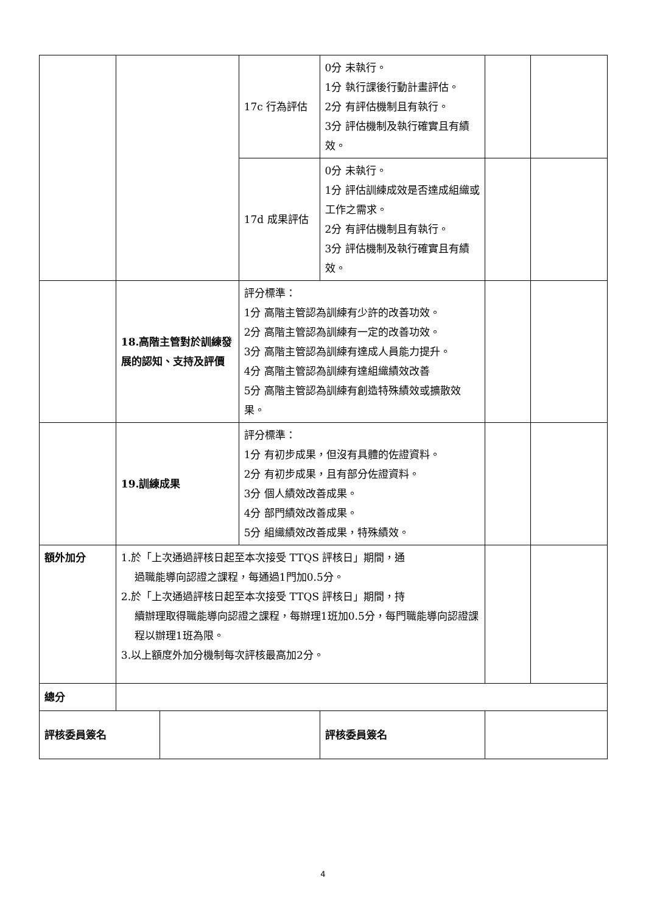| | | | 17c 行為評估 | 0分 未執行。 1分 執行課後行動計畫評估。 2分 有評估機制且有執行。 3分 評估機制及執行確實且有績效。 | | |
| | | | 17d 成果評估 | 0分 未執行。 1分 評估訓練成效是否達成組織或工作之需求。 2分 有評估機制且有執行。 3分 評估機制及執行確實且有績效。 | | |
| | 18.高階主管對於訓練發展的認知、支持及評價 | | 評分標準： 1分 高階主管認為訓練有少許的改善功效。 2分 高階主管認為訓練有一定的改善功效。 3分 高階主管認為訓練有達成人員能力提升。 4分 高階主管認為訓練有達組織績效改善 5分 高階主管認為訓練有創造特殊績效或擴散效果。 | | | |
| | 19.訓練成果 | | 評分標準： 1分 有初步成果，但沒有具體的佐證資料。 2分 有初步成果，且有部分佐證資料。 3分 個人績效改善成果。 4分 部門績效改善成果。 5分 組織績效改善成果，特殊績效。 | | | |
| 額外加分 | 1.於「上次通過評核日起至本次接受 TTQS 評核日」期間，通 過職能導向認證之課程，每通過1門加0.5分。 2.於「上次通過評核日起至本次接受 TTQS 評核日」期間，持 續辦理取得職能導向認證之課程，每辦理1班加0.5分，每門職能導向認證課程以辦理1班為限。 3.以上額度外加分機制每次評核最高加2分。 | | | | | |
| 總分 | | | | | | |
| 評核委員簽名 | | | | 評核委員簽名 | | |
4